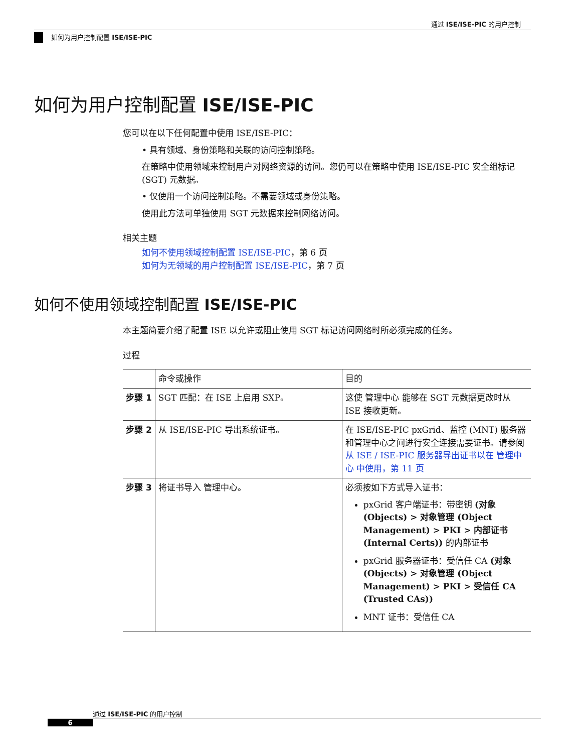通过 ISE/ISE-PIC 的用户控制
如何为用户控制配置 ISE/ISE-PIC
如何为用户控制配置 ISE/ISE-PIC
您可以在以下任何配置中使用 ISE/ISE-PIC：
• 具有领域、身份策略和关联的访问控制策略。
在策略中使用领域来控制用户对网络资源的访问。您仍可以在策略中使用 ISE/ISE-PIC 安全组标记 (SGT) 元数据。
• 仅使用一个访问控制策略。不需要领域或身份策略。
使用此方法可单独使用 SGT 元数据来控制网络访问。
相关主题
如何不使用领域控制配置 ISE/ISE-PIC，第 6 页
如何为无领域的用户控制配置 ISE/ISE-PIC，第 7 页
如何不使用领域控制配置 ISE/ISE-PIC
本主题简要介绍了配置 ISE 以允许或阻止使用 SGT 标记访问网络时所必须完成的任务。
过程
| | 命令或操作 | 目的 |
| --- | --- | --- |
| 步骤 1 | SGT 匹配：在 ISE 上启用 SXP。 | 这使 管理中心 能够在 SGT 元数据更改时从 ISE 接收更新。 |
| 步骤 2 | 从 ISE/ISE-PIC 导出系统证书。 | 在 ISE/ISE-PIC pxGrid、监控 (MNT) 服务器和管理中心之间进行安全连接需要证书。请参阅 从 ISE / ISE-PIC 服务器导出证书以在 管理中心 中使用，第 11 页 |
| 步骤 3 | 将证书导入 管理中心。 | 必须按如下方式导入证书： pxGrid 客户端证书：带密钥 (对象 (Objects) > 对象管理 (Object Management) > PKI > 内部证书 (Internal Certs)) 的内部证书 pxGrid 服务器证书：受信任 CA (对象 (Objects) > 对象管理 (Object Management) > PKI > 受信任 CA (Trusted CAs)) MNT 证书：受信任 CA |
通过 ISE/ISE-PIC 的用户控制
6